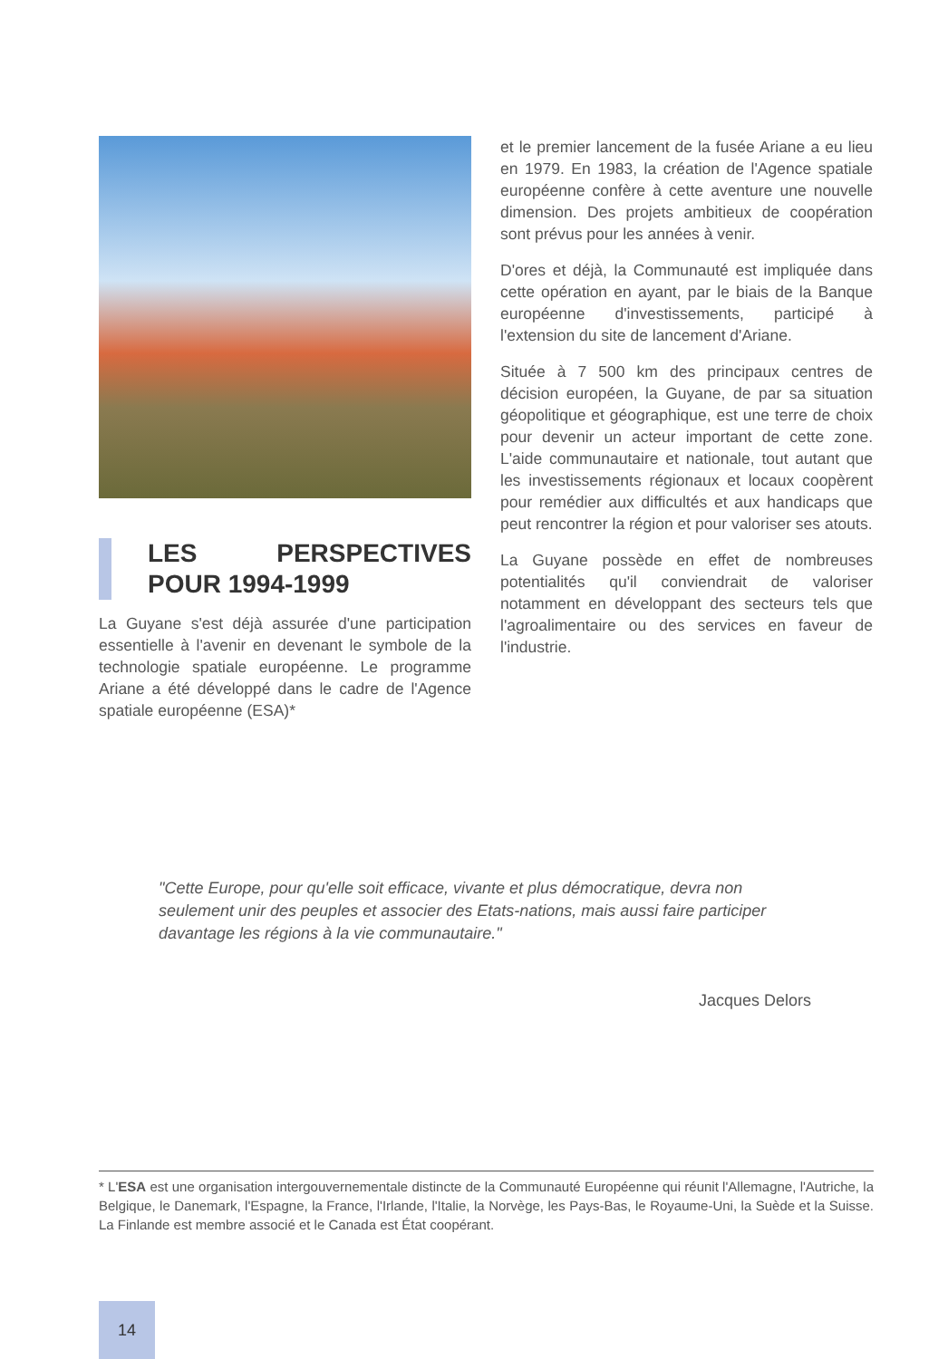LES PERSPECTIVES POUR 1994-1999
La Guyane s'est déjà assurée d'une participation essentielle à l'avenir en devenant le symbole de la technologie spatiale européenne. Le programme Ariane a été développé dans le cadre de l'Agence spatiale européenne (ESA)*
et le premier lancement de la fusée Ariane a eu lieu en 1979. En 1983, la création de l'Agence spatiale européenne confère à cette aventure une nouvelle dimension. Des projets ambitieux de coopération sont prévus pour les années à venir.
D'ores et déjà, la Communauté est impliquée dans cette opération en ayant, par le biais de la Banque européenne d'investissements, participé à l'extension du site de lancement d'Ariane.
Située à 7 500 km des principaux centres de décision européen, la Guyane, de par sa situation géopolitique et géographique, est une terre de choix pour devenir un acteur important de cette zone. L'aide communautaire et nationale, tout autant que les investissements régionaux et locaux coopèrent pour remédier aux difficultés et aux handicaps que peut rencontrer la région et pour valoriser ses atouts.
La Guyane possède en effet de nombreuses potentialités qu'il conviendrait de valoriser notamment en développant des secteurs tels que l'agroalimentaire ou des services en faveur de l'industrie.
"Cette Europe, pour qu'elle soit efficace, vivante et plus démocratique, devra non seulement unir des peuples et associer des Etats-nations, mais aussi faire participer davantage les régions à la vie communautaire."
Jacques Delors
* L'ESA est une organisation intergouvernementale distincte de la Communauté Européenne qui réunit l'Allemagne, l'Autriche, la Belgique, le Danemark, l'Espagne, la France, l'Irlande, l'Italie, la Norvège, les Pays-Bas, le Royaume-Uni, la Suède et la Suisse. La Finlande est membre associé et le Canada est État coopérant.
14